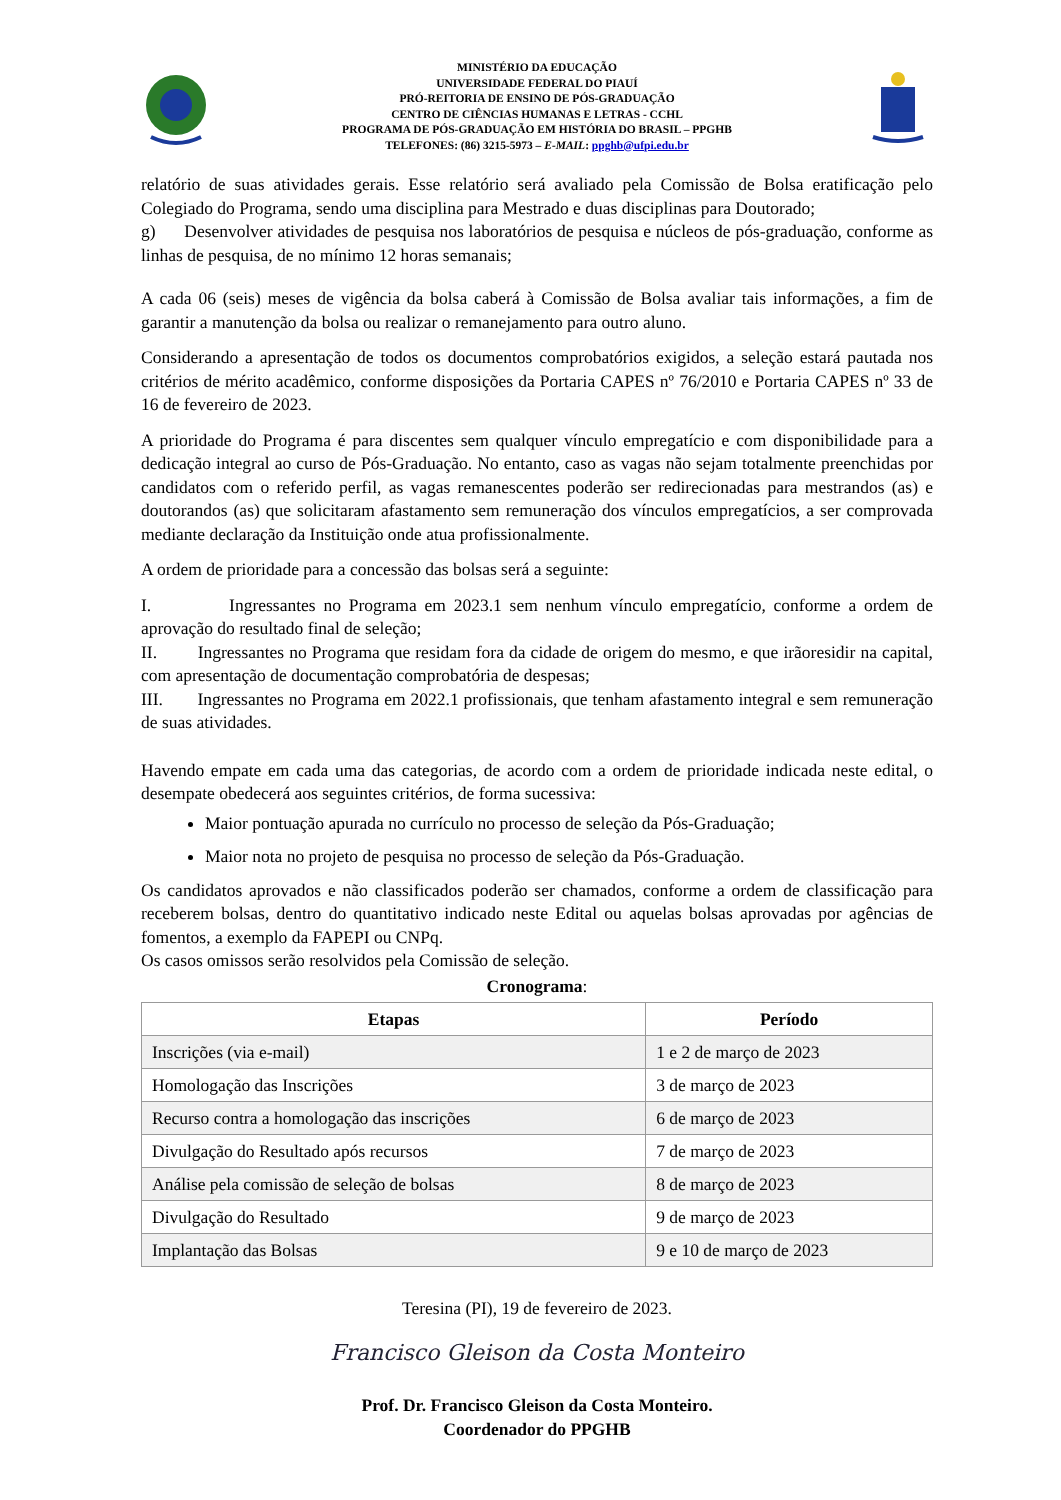MINISTÉRIO DA EDUCAÇÃO
UNIVERSIDADE FEDERAL DO PIAUÍ
PRÓ-REITORIA DE ENSINO DE PÓS-GRADUAÇÃO
CENTRO DE CIÊNCIAS HUMANAS E LETRAS - CCHL
PROGRAMA DE PÓS-GRADUAÇÃO EM HISTÓRIA DO BRASIL – PPGHB
TELEFONES: (86) 3215-5973 – E-MAIL: ppghb@ufpi.edu.br
relatório de suas atividades gerais. Esse relatório será avaliado pela Comissão de Bolsa eratificação pelo Colegiado do Programa, sendo uma disciplina para Mestrado e duas disciplinas para Doutorado;
g) Desenvolver atividades de pesquisa nos laboratórios de pesquisa e núcleos de pós-graduação, conforme as linhas de pesquisa, de no mínimo 12 horas semanais;
A cada 06 (seis) meses de vigência da bolsa caberá à Comissão de Bolsa avaliar tais informações, a fim de garantir a manutenção da bolsa ou realizar o remanejamento para outro aluno.
Considerando a apresentação de todos os documentos comprobatórios exigidos, a seleção estará pautada nos critérios de mérito acadêmico, conforme disposições da Portaria CAPES nº 76/2010 e Portaria CAPES nº 33 de 16 de fevereiro de 2023.
A prioridade do Programa é para discentes sem qualquer vínculo empregatício e com disponibilidade para a dedicação integral ao curso de Pós-Graduação. No entanto, caso as vagas não sejam totalmente preenchidas por candidatos com o referido perfil, as vagas remanescentes poderão ser redirecionadas para mestrandos (as) e doutorandos (as) que solicitaram afastamento sem remuneração dos vínculos empregatícios, a ser comprovada mediante declaração da Instituição onde atua profissionalmente.
A ordem de prioridade para a concessão das bolsas será a seguinte:
I. Ingressantes no Programa em 2023.1 sem nenhum vínculo empregatício, conforme a ordem de aprovação do resultado final de seleção;
II. Ingressantes no Programa que residam fora da cidade de origem do mesmo, e que irãoresidir na capital, com apresentação de documentação comprobatória de despesas;
III. Ingressantes no Programa em 2022.1 profissionais, que tenham afastamento integral e sem remuneração de suas atividades.
Havendo empate em cada uma das categorias, de acordo com a ordem de prioridade indicada neste edital, o desempate obedecerá aos seguintes critérios, de forma sucessiva:
Maior pontuação apurada no currículo no processo de seleção da Pós-Graduação;
Maior nota no projeto de pesquisa no processo de seleção da Pós-Graduação.
Os candidatos aprovados e não classificados poderão ser chamados, conforme a ordem de classificação para receberem bolsas, dentro do quantitativo indicado neste Edital ou aquelas bolsas aprovadas por agências de fomentos, a exemplo da FAPEPI ou CNPq.
Os casos omissos serão resolvidos pela Comissão de seleção.
Cronograma:
| Etapas | Período |
| --- | --- |
| Inscrições (via e-mail) | 1 e 2 de março de 2023 |
| Homologação das Inscrições | 3 de março de 2023 |
| Recurso contra a homologação das inscrições | 6 de março de 2023 |
| Divulgação do Resultado após recursos | 7 de março de 2023 |
| Análise pela comissão de seleção de bolsas | 8 de março de 2023 |
| Divulgação do Resultado | 9 de março de 2023 |
| Implantação das Bolsas | 9 e 10 de março de 2023 |
Teresina (PI), 19 de fevereiro de 2023.
Francisco Gleison da Costa Monteiro
Prof. Dr. Francisco Gleison da Costa Monteiro.
Coordenador do PPGHB